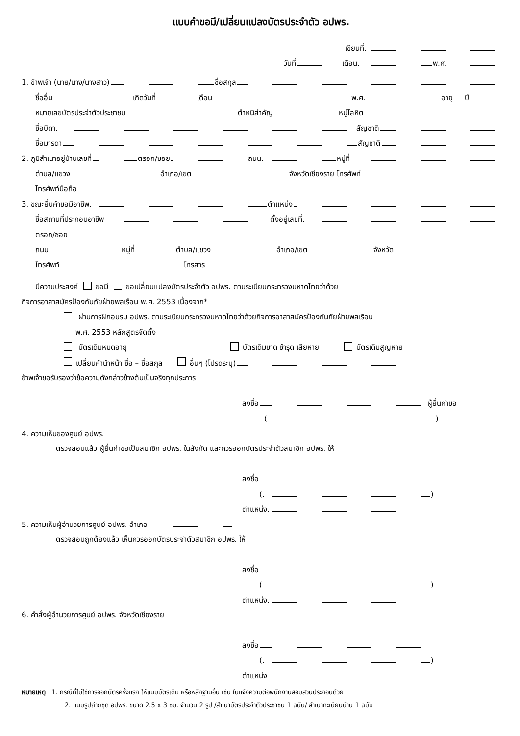แบบคำขอมี/เปลี่ยนแปลงบัตรประจำตัว อปพร.
เขียนที่
วันที่ เดือน พ.ศ.
1. ข้าพเจ้า (นาย/นาง/นางสาว) ชื่อสกุล
ชื่ออื่น เกิดวันที่ เดือน พ.ศ. อายุ ปี
หมายเลขบัตรประจำตัวประชาชน ตำหนิสำคัญ หมู่โลหิต
ชื่อบิดา สัญชาติ
ชื่อมารดา สัญชาติ
2. ภูมิสำเนาอยู่บ้านเลขที่ ตรอก/ซอย ถนน หมู่ที่
ตำบล/แขวง อำเภอ/เขต จังหวัดเชียงราย โทรศัพท์
โทรศัพท์มือถือ
3. ขณะยื่นคำขอมีอาชีพ ตำแหน่ง
ชื่อสถานที่ประกอบอาชีพ ตั้งอยู่เลขที่
ตรอก/ซอย
ถนน หมู่ที่ ตำบล/แขวง อำเภอ/เขต จังหวัด
โทรศัพท์ โทรสาร
มีความประสงค์ ขอมี ขอเปลี่ยนแปลงบัตรประจำตัว อปพร. ตามระเบียบกระทรวงมหาดไทยว่าด้วย
กิจการอาสาสมัครป้องกันภัยฝ่ายพลเรือน พ.ศ. 2553 เนื่องจาก*
ผ่านการฝึกอบรม อปพร. ตามระเบียบกระทรวงมหาดไทยว่าด้วยกิจการอาสาสมัครป้องกันภัยฝ่ายพลเรือน
พ.ศ. 2553 หลักสูตรจัดตั้ง
บัตรเดิมหมดอายุ บัตรเดิมขาด ชำรุด เสียหาย บัตรเดิมสูญหาย
เปลี่ยนคำนำหน้า ชื่อ – ชื่อสกุล อื่นๆ (โปรดระบุ)
ข้าพเจ้าขอรับรองว่าข้อความดังกล่าวข้างต้นเป็นจริงทุกประการ
ลงชื่อ ผู้ยื่นคำขอ
( )
4. ความเห็นของศูนย์ อปพร.
ตรวจสอบแล้ว ผู้ยื่นคำขอเป็นสมาชิก อปพร. ในสังกัด และควรออกบัตรประจำตัวสมาชิก อปพร. ให้
ลงชื่อ
( )
ตำแหน่ง
5. ความเห็นผู้อำนวยการศูนย์ อปพร. อำเภอ
ตรวจสอบถูกต้องแล้ว เห็นควรออกบัตรประจำตัวสมาชิก อปพร. ให้
ลงชื่อ
( )
ตำแหน่ง
6. คำสั่งผู้อำนวยการศูนย์ อปพร. จังหวัดเชียงราย
ลงชื่อ
( )
ตำแหน่ง
หมายเหตุ 1. กรณีที่ไม่ใช่การออกบัตรครั้งแรก ให้แนบบัตรเดิม หรือหลักฐานอื่น เช่น ใบแจ้งความต่อพนักงานสอบสวนประกอบด้วย
2. แนบรูปถ่ายชุด อปพร. ขนาด 2.5 x 3 ซม. จำนวน 2 รูป /สำเนาบัตรประจำตัวประชาชน 1 ฉบับ/ สำเนาทะเบียนบ้าน 1 ฉบับ